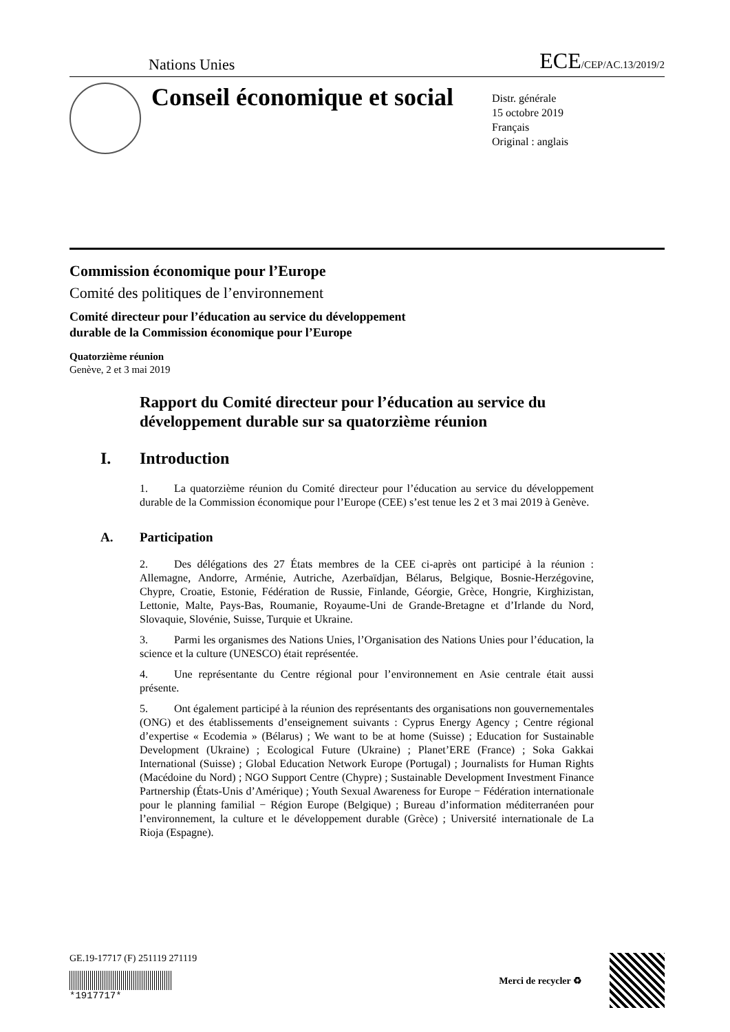Nations Unies
ECE/CEP/AC.13/2019/2
Conseil économique et social
Distr. générale
15 octobre 2019
Français
Original : anglais
Commission économique pour l’Europe
Comité des politiques de l’environnement
Comité directeur pour l’éducation au service du développement
durable de la Commission économique pour l’Europe
Quatorzième réunion
Genève, 2 et 3 mai 2019
Rapport du Comité directeur pour l’éducation au service du développement durable sur sa quatorzième réunion
I. Introduction
1. La quatorzième réunion du Comité directeur pour l’éducation au service du développement durable de la Commission économique pour l’Europe (CEE) s’est tenue les 2 et 3 mai 2019 à Genève.
A. Participation
2. Des délégations des 27 États membres de la CEE ci-après ont participé à la réunion : Allemagne, Andorre, Arménie, Autriche, Azerbaïdjan, Bélarus, Belgique, Bosnie-Herzégovine, Chypre, Croatie, Estonie, Fédération de Russie, Finlande, Géorgie, Grèce, Hongrie, Kirghizistan, Lettonie, Malte, Pays-Bas, Roumanie, Royaume-Uni de Grande-Bretagne et d’Irlande du Nord, Slovaquie, Slovénie, Suisse, Turquie et Ukraine.
3. Parmi les organismes des Nations Unies, l’Organisation des Nations Unies pour l’éducation, la science et la culture (UNESCO) était représentée.
4. Une représentante du Centre régional pour l’environnement en Asie centrale était aussi présente.
5. Ont également participé à la réunion des représentants des organisations non gouvernementales (ONG) et des établissements d’enseignement suivants : Cyprus Energy Agency ; Centre régional d’expertise « Ecodemia » (Bélarus) ; We want to be at home (Suisse) ; Education for Sustainable Development (Ukraine) ; Ecological Future (Ukraine) ; Planet’ERE (France) ; Soka Gakkai International (Suisse) ; Global Education Network Europe (Portugal) ; Journalists for Human Rights (Macédoine du Nord) ; NGO Support Centre (Chypre) ; Sustainable Development Investment Finance Partnership (États-Unis d’Amérique) ; Youth Sexual Awareness for Europe − Fédération internationale pour le planning familial − Région Europe (Belgique) ; Bureau d’information méditerranéen pour l’environnement, la culture et le développement durable (Grèce) ; Université internationale de La Rioja (Espagne).
GE.19-17717 (F) 251119 271119
*1917717*
Merci de recycler ♻